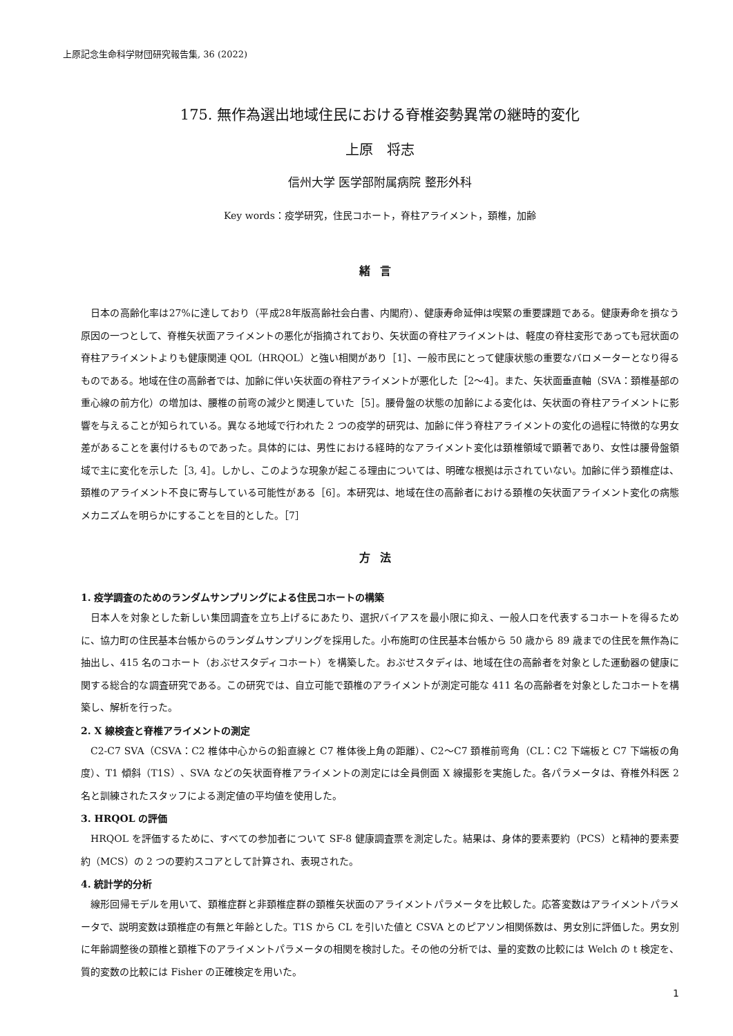上原記念生命科学財団研究報告集, 36 (2022)
175. 無作為選出地域住民における脊椎姿勢異常の継時的変化
上原　将志
信州大学 医学部附属病院 整形外科
Key words：疫学研究，住民コホート，脊柱アライメント，頚椎，加齢
緒言
日本の高齢化率は27%に達しており（平成28年版高齢社会白書、内閣府）、健康寿命延伸は喫緊の重要課題である。健康寿命を損なう原因の一つとして、脊椎矢状面アライメントの悪化が指摘されており、矢状面の脊柱アライメントは、軽度の脊柱変形であっても冠状面の脊柱アライメントよりも健康関連 QOL（HRQOL）と強い相関があり［1］、一般市民にとって健康状態の重要なバロメーターとなり得るものである。地域在住の高齢者では、加齢に伴い矢状面の脊柱アライメントが悪化した［2〜4］。また、矢状面垂直軸（SVA：頚椎基部の重心線の前方化）の増加は、腰椎の前弯の減少と関連していた［5］。腰骨盤の状態の加齢による変化は、矢状面の脊柱アライメントに影響を与えることが知られている。異なる地域で行われた 2 つの疫学的研究は、加齢に伴う脊柱アライメントの変化の過程に特徴的な男女差があることを裏付けるものであった。具体的には、男性における経時的なアライメント変化は頚椎領域で顕著であり、女性は腰骨盤領域で主に変化を示した［3, 4］。しかし、このような現象が起こる理由については、明確な根拠は示されていない。加齢に伴う頚椎症は、頚椎のアライメント不良に寄与している可能性がある［6］。本研究は、地域在住の高齢者における頚椎の矢状面アライメント変化の病態メカニズムを明らかにすることを目的とした。［7］
方法
1. 疫学調査のためのランダムサンプリングによる住民コホートの構築
日本人を対象とした新しい集団調査を立ち上げるにあたり、選択バイアスを最小限に抑え、一般人口を代表するコホートを得るために、協力町の住民基本台帳からのランダムサンプリングを採用した。小布施町の住民基本台帳から 50 歳から 89 歳までの住民を無作為に抽出し、415 名のコホート（おぶせスタディコホート）を構築した。おぶせスタディは、地域在住の高齢者を対象とした運動器の健康に関する総合的な調査研究である。この研究では、自立可能で頚椎のアライメントが測定可能な 411 名の高齢者を対象としたコホートを構築し、解析を行った。
2. X 線検査と脊椎アライメントの測定
C2-C7 SVA（CSVA：C2 椎体中心からの鉛直線と C7 椎体後上角の距離）、C2〜C7 頚椎前弯角（CL：C2 下端板と C7 下端板の角度）、T1 傾斜（T1S）、SVA などの矢状面脊椎アライメントの測定には全員側面 X 線撮影を実施した。各パラメータは、脊椎外科医 2 名と訓練されたスタッフによる測定値の平均値を使用した。
3. HRQOL の評価
HRQOL を評価するために、すべての参加者について SF-8 健康調査票を測定した。結果は、身体的要素要約（PCS）と精神的要素要約（MCS）の 2 つの要約スコアとして計算され、表現された。
4. 統計学的分析
線形回帰モデルを用いて、頚椎症群と非頚椎症群の頚椎矢状面のアライメントパラメータを比較した。応答変数はアライメントパラメータで、説明変数は頚椎症の有無と年齢とした。T1S から CL を引いた値と CSVA とのピアソン相関係数は、男女別に評価した。男女別に年齢調整後の頚椎と頚椎下のアライメントパラメータの相関を検討した。その他の分析では、量的変数の比較には Welch の t 検定を、質的変数の比較には Fisher の正確検定を用いた。
1